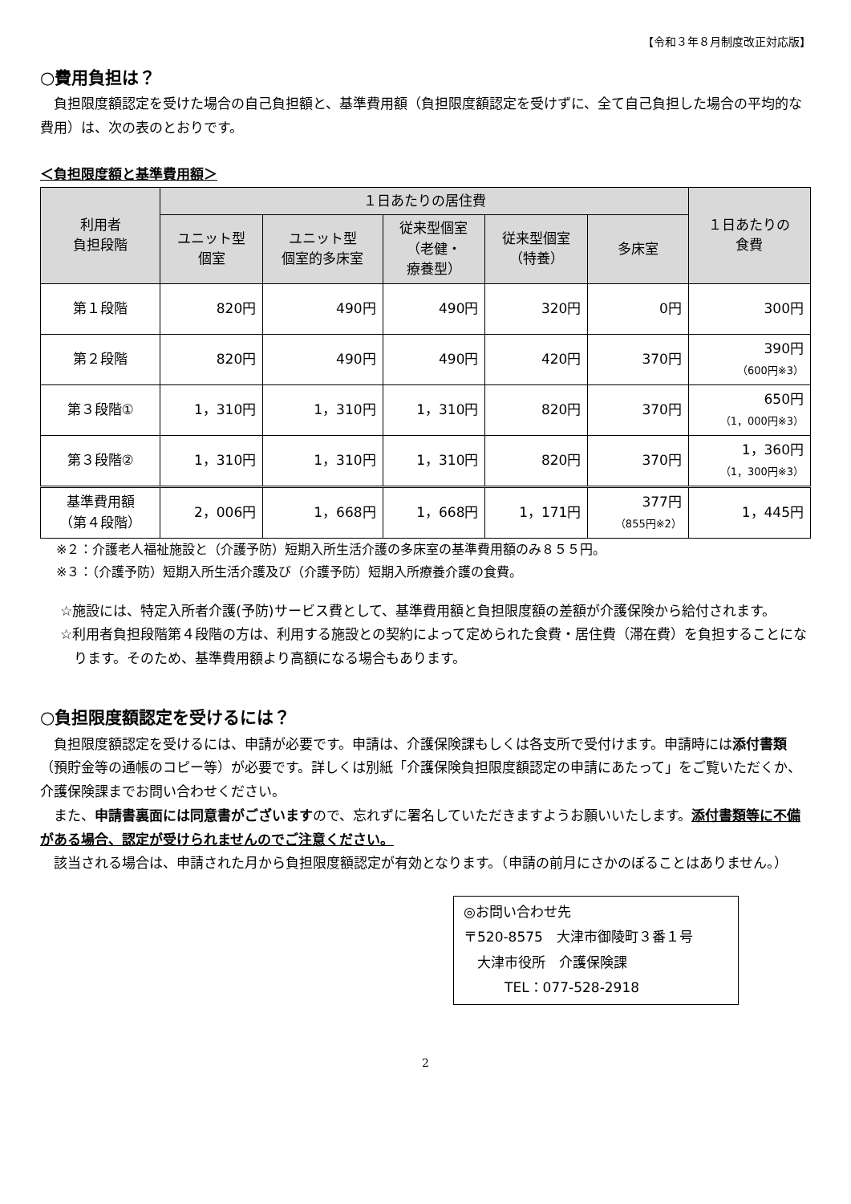【令和３年８月制度改正対応版】
○費用負担は？
負担限度額認定を受けた場合の自己負担額と、基準費用額（負担限度額認定を受けずに、全て自己負担した場合の平均的な費用）は、次の表のとおりです。
＜負担限度額と基準費用額＞
| 利用者 負担段階 | １日あたりの居住費 | | | | | １日あたりの 食費 |
| --- | --- | --- | --- | --- | --- | --- |
| | ユニット型 個室 | ユニット型 個室的多床室 | 従来型個室 （老健・ 療養型） | 従来型個室 （特養） | 多床室 | |
| 第１段階 | 820円 | 490円 | 490円 | 320円 | 0円 | 300円 |
| 第２段階 | 820円 | 490円 | 490円 | 420円 | 370円 | 390円 （600円※3） |
| 第３段階① | 1，310円 | 1，310円 | 1，310円 | 820円 | 370円 | 650円 （1，000円※3） |
| 第３段階② | 1，310円 | 1，310円 | 1，310円 | 820円 | 370円 | 1，360円 （1，300円※3） |
| 基準費用額 （第４段階） | 2，006円 | 1，668円 | 1，668円 | 1，171円 | 377円 （855円※2） | 1，445円 |
※２：介護老人福祉施設と（介護予防）短期入所生活介護の多床室の基準費用額のみ８５５円。
※３：（介護予防）短期入所生活介護及び（介護予防）短期入所療養介護の食費。
☆施設には、特定入所者介護(予防)サービス費として、基準費用額と負担限度額の差額が介護保険から給付されます。
☆利用者負担段階第４段階の方は、利用する施設との契約によって定められた食費・居住費（滞在費）を負担することになります。そのため、基準費用額より高額になる場合もあります。
○負担限度額認定を受けるには？
負担限度額認定を受けるには、申請が必要です。申請は、介護保険課もしくは各支所で受付けます。申請時には添付書類（預貯金等の通帳のコピー等）が必要です。詳しくは別紙「介護保険負担限度額認定の申請にあたって」をご覧いただくか、介護保険課までお問い合わせください。
また、申請書裏面には同意書がございますので、忘れずに署名していただきますようお願いいたします。添付書類等に不備がある場合、認定が受けられませんのでご注意ください。
該当される場合は、申請された月から負担限度額認定が有効となります。（申請の前月にさかのぼることはありません。）
◎お問い合わせ先
〒520-8575　大津市御陵町３番１号
　大津市役所　介護保険課
　　　TEL：077-528-2918
2